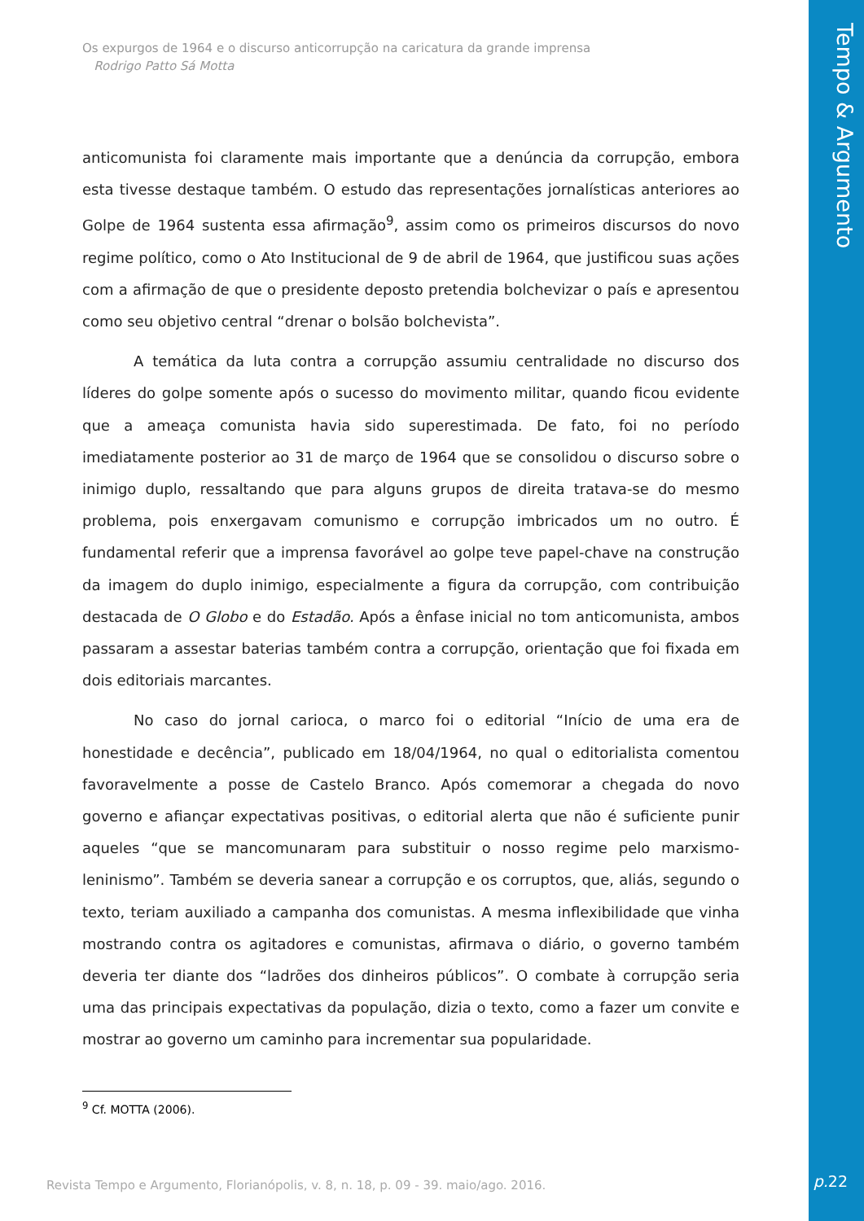Os expurgos de 1964 e o discurso anticorrupção na caricatura da grande imprensa
Rodrigo Patto Sá Motta
anticomunista foi claramente mais importante que a denúncia da corrupção, embora esta tivesse destaque também. O estudo das representações jornalísticas anteriores ao Golpe de 1964 sustenta essa afirmação<sup>9</sup>, assim como os primeiros discursos do novo regime político, como o Ato Institucional de 9 de abril de 1964, que justificou suas ações com a afirmação de que o presidente deposto pretendia bolchevizar o país e apresentou como seu objetivo central “drenar o bolsão bolchevista”.
A temática da luta contra a corrupção assumiu centralidade no discurso dos líderes do golpe somente após o sucesso do movimento militar, quando ficou evidente que a ameaça comunista havia sido superestimada. De fato, foi no período imediatamente posterior ao 31 de março de 1964 que se consolidou o discurso sobre o inimigo duplo, ressaltando que para alguns grupos de direita tratava-se do mesmo problema, pois enxergavam comunismo e corrupção imbricados um no outro. É fundamental referir que a imprensa favorável ao golpe teve papel-chave na construção da imagem do duplo inimigo, especialmente a figura da corrupção, com contribuição destacada de O Globo e do Estadão. Após a ênfase inicial no tom anticomunista, ambos passaram a assestar baterias também contra a corrupção, orientação que foi fixada em dois editoriais marcantes.
No caso do jornal carioca, o marco foi o editorial “Início de uma era de honestidade e decência”, publicado em 18/04/1964, no qual o editorialista comentou favoravelmente a posse de Castelo Branco. Após comemorar a chegada do novo governo e afiançar expectativas positivas, o editorial alerta que não é suficiente punir aqueles “que se mancomunaram para substituir o nosso regime pelo marxismo-leninismo”. Também se deveria sanear a corrupção e os corruptos, que, aliás, segundo o texto, teriam auxiliado a campanha dos comunistas. A mesma inflexibilidade que vinha mostrando contra os agitadores e comunistas, afirmava o diário, o governo também deveria ter diante dos “ladrões dos dinheiros públicos”. O combate à corrupção seria uma das principais expectativas da população, dizia o texto, como a fazer um convite e mostrar ao governo um caminho para incrementar sua popularidade.
<sup>9</sup> Cf. MOTTA (2006).
Revista Tempo e Argumento, Florianópolis, v. 8, n. 18, p. 09 - 39. maio/ago. 2016.
Tempo & Argumento
p. 22